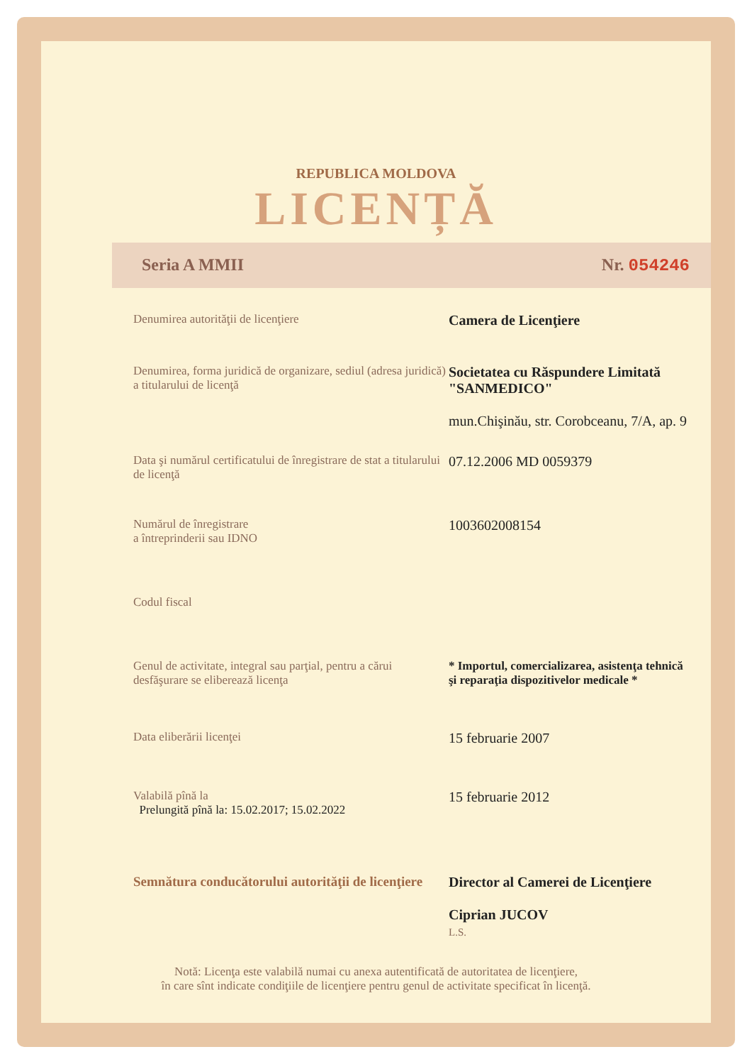REPUBLICA MOLDOVA
LICENȚĂ
Seria A MMII Nr. 054246
Denumirea autorităţii de licenţiere
Camera de Licenţiere
Denumirea, forma juridică de organizare, sediul (adresa juridică) a titularului de licenţă
Societatea cu Răspundere Limitată "SANMEDICO"
mun.Chişinău, str. Corobceanu, 7/A, ap. 9
Data şi numărul certificatului de înregistrare de stat a titularului de licenţă
07.12.2006 MD 0059379
Numărul de înregistrare
a întreprinderii sau IDNO
1003602008154
Codul fiscal
Genul de activitate, integral sau parţial, pentru a cărui desfăşurare se eliberează licenţa
* Importul, comercializarea, asistenţa tehnică şi reparaţia dispozitivelor medicale *
Data eliberării licenţei
15 februarie 2007
Valabilă pînă la
Prelungită pînă la: 15.02.2017; 15.02.2022
15 februarie 2012
Semnătura conducătorului autorităţii de licenţiere
Director al Camerei de Licenţiere
Ciprian JUCOV
L.S.
Notă: Licenţa este valabilă numai cu anexa autentificată de autoritatea de licenţiere,
în care sînt indicate condiţiile de licenţiere pentru genul de activitate specificat în licenţă.